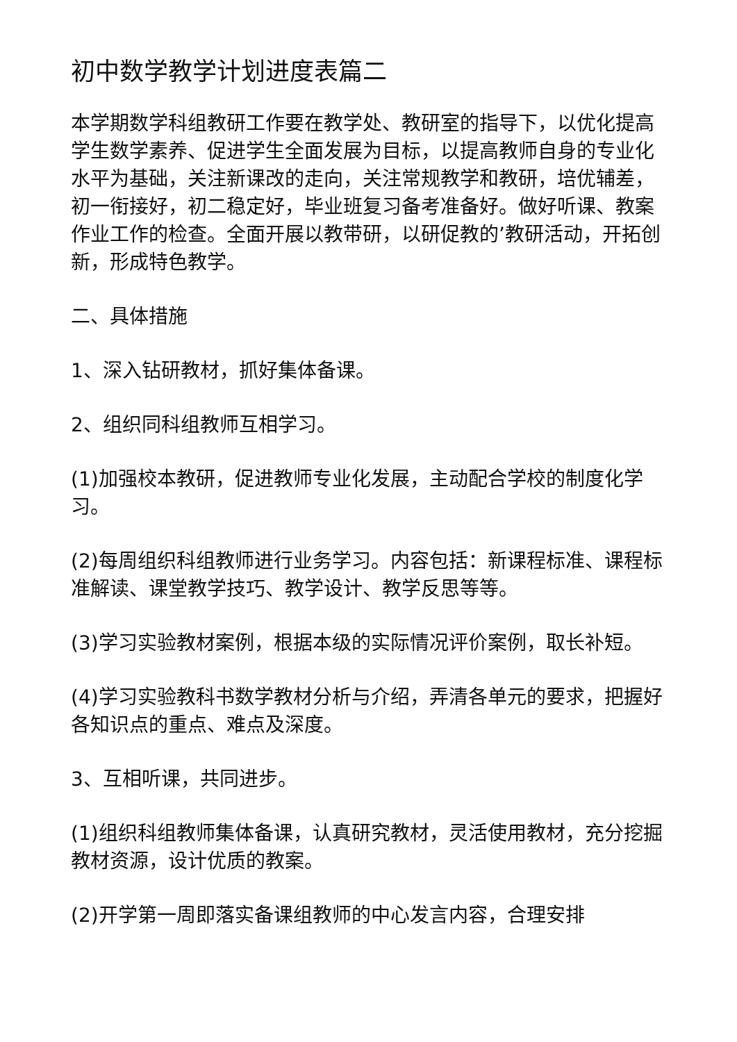初中数学教学计划进度表篇二
本学期数学科组教研工作要在教学处、教研室的指导下，以优化提高学生数学素养、促进学生全面发展为目标，以提高教师自身的专业化水平为基础，关注新课改的走向，关注常规教学和教研，培优辅差，初一衔接好，初二稳定好，毕业班复习备考准备好。做好听课、教案作业工作的检查。全面开展以教带研，以研促教的’教研活动，开拓创新，形成特色教学。
二、具体措施
1、深入钻研教材，抓好集体备课。
2、组织同科组教师互相学习。
(1)加强校本教研，促进教师专业化发展，主动配合学校的制度化学习。
(2)每周组织科组教师进行业务学习。内容包括：新课程标准、课程标准解读、课堂教学技巧、教学设计、教学反思等等。
(3)学习实验教材案例，根据本级的实际情况评价案例，取长补短。
(4)学习实验教科书数学教材分析与介绍，弄清各单元的要求，把握好各知识点的重点、难点及深度。
3、互相听课，共同进步。
(1)组织科组教师集体备课，认真研究教材，灵活使用教材，充分挖掘教材资源，设计优质的教案。
(2)开学第一周即落实备课组教师的中心发言内容，合理安排